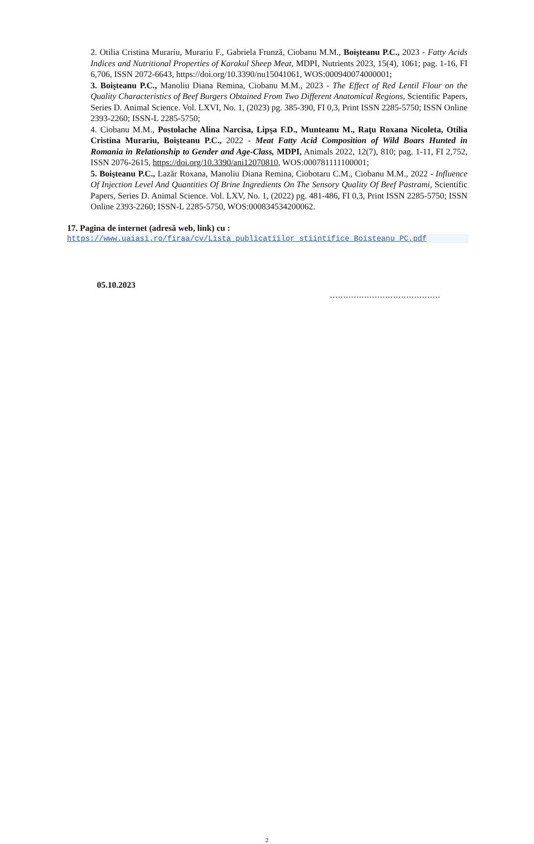2. Otilia Cristina Murariu, Murariu F., Gabriela Frunză, Ciobanu M.M., Boişteanu P.C., 2023 - Fatty Acids Indices and Nutritional Properties of Karakul Sheep Meat, MDPI, Nutrients 2023, 15(4), 1061; pag. 1-16, FI 6,706, ISSN 2072-6643, https://doi.org/10.3390/nu15041061, WOS:000940074000001;
3. Boişteanu P.C., Manoliu Diana Remina, Ciobanu M.M., 2023 - The Effect of Red Lentil Flour on the Quality Characteristics of Beef Burgers Obtained From Two Different Anatomical Regions, Scientific Papers, Series D. Animal Science. Vol. LXVI, No. 1, (2023) pg. 385-390, FI 0,3, Print ISSN 2285-5750; ISSN Online 2393-2260; ISSN-L 2285-5750;
4. Ciobanu M.M., Postolache Alina Narcisa, Lipşa F.D., Munteanu M., Raţu Roxana Nicoleta, Otilia Cristina Murariu, Boişteanu P.C., 2022 - Meat Fatty Acid Composition of Wild Boars Hunted in Romania in Relationship to Gender and Age-Class, MDPI, Animals 2022, 12(7), 810; pag. 1-11, FI 2,752, ISSN 2076-2615, https://doi.org/10.3390/ani12070810, WOS:000781111100001;
5. Boişteanu P.C., Lazăr Roxana, Manoliu Diana Remina, Ciobotaru C.M., Ciobanu M.M., 2022 - Influence Of Injection Level And Quantities Of Brine Ingredients On The Sensory Quality Of Beef Pastrami, Scientific Papers, Series D. Animal Science. Vol. LXV, No. 1, (2022) pg. 481-486, FI 0,3, Print ISSN 2285-5750; ISSN Online 2393-2260; ISSN-L 2285-5750, WOS:000834534200062.
17. Pagina de internet (adresă web, link) cu :
https://www.uaiasi.ro/firaa/cv/Lista_publicatiilor_stiintifice_Boisteanu_PC.pdf
05.10.2023..........................................
2